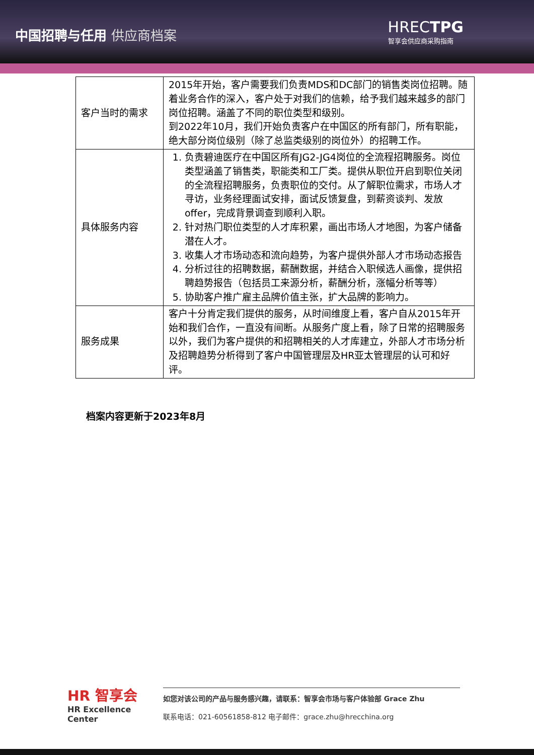中国招聘与任用 供应商档案
HRECTPG
智享会供应商采购指南
| 客户当时的需求 | 2015年开始，客户需要我们负责MDS和DC部门的销售类岗位招聘。随着业务合作的深入，客户处于对我们的信赖，给予我们越来越多的部门岗位招聘。涵盖了不同的职位类型和级别。 到2022年10月，我们开始负责客户在中国区的所有部门，所有职能，绝大部分岗位级别（除了总监类级别的岗位外）的招聘工作。 |
| 具体服务内容 | 1. 负责碧迪医疗在中国区所有JG2-JG4岗位的全流程招聘服务。岗位类型涵盖了销售类，职能类和工厂类。提供从职位开启到职位关闭的全流程招聘服务，负责职位的交付。从了解职位需求，市场人才寻访，业务经理面试安排，面试反馈复盘，到薪资谈判、发放offer，完成背景调查到顺利入职。 2. 针对热门职位类型的人才库积累，画出市场人才地图，为客户储备潜在人才。 3. 收集人才市场动态和流向趋势，为客户提供外部人才市场动态报告 4. 分析过往的招聘数据，薪酬数据，并结合入职候选人画像，提供招聘趋势报告（包括员工来源分析，薪酬分析，涨幅分析等等） 5. 协助客户推广雇主品牌价值主张，扩大品牌的影响力。 |
| 服务成果 | 客户十分肯定我们提供的服务，从时间维度上看，客户自从2015年开始和我们合作，一直没有间断。从服务广度上看，除了日常的招聘服务以外，我们为客户提供的和招聘相关的人才库建立，外部人才市场分析及招聘趋势分析得到了客户中国管理层及HR亚太管理层的认可和好评。 |
档案内容更新于2023年8月
HR 智享会
HR Excellence Center
如您对该公司的产品与服务感兴趣，请联系：智享会市场与客户体验部 Grace Zhu
联系电话：021-60561858-812 电子邮件：grace.zhu@hrecchina.org